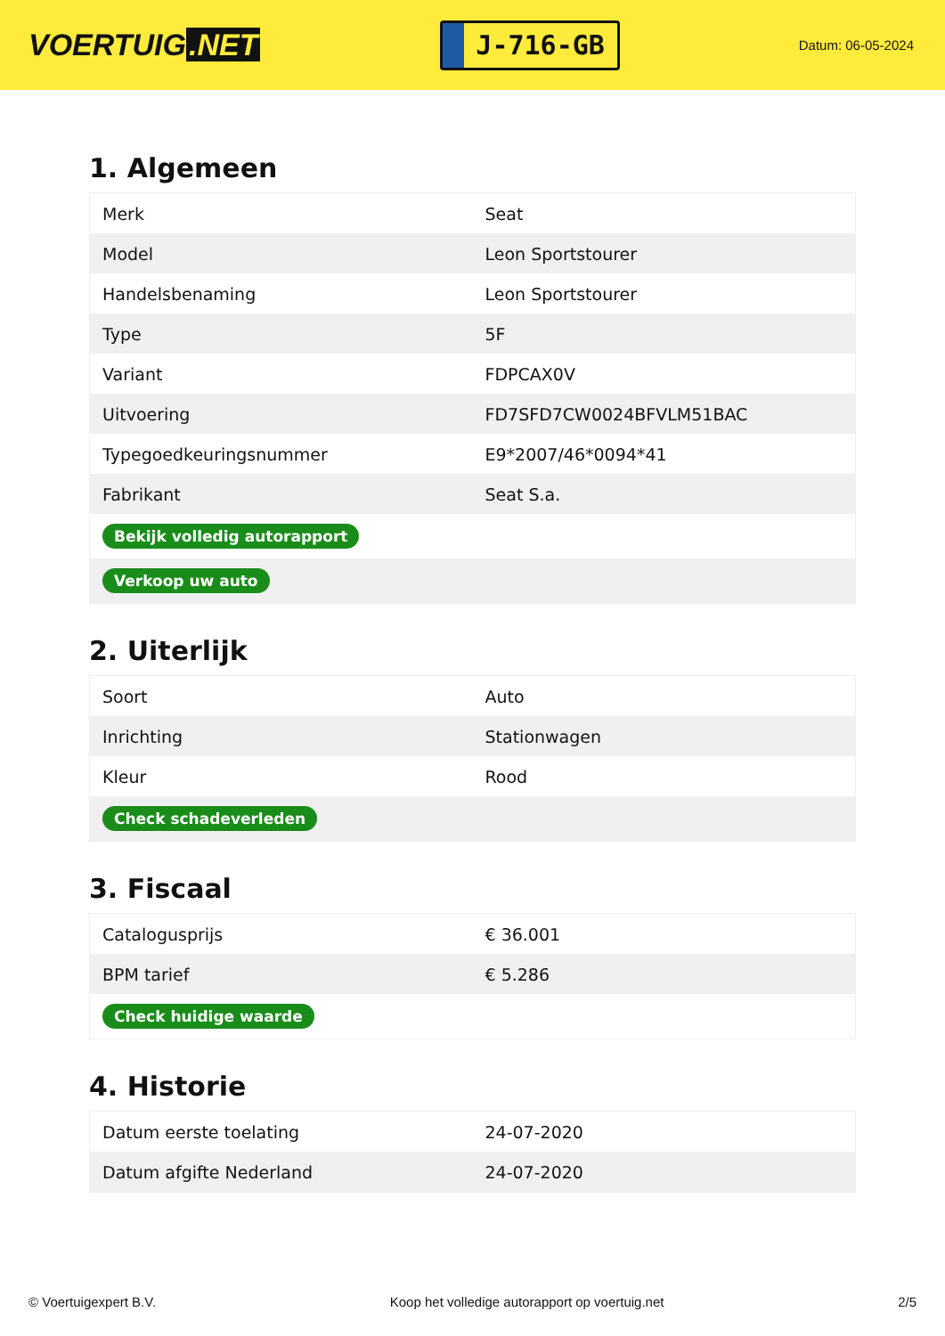VOERTUIG.NET
J-716-GB
Datum: 06-05-2024
1. Algemeen
| Merk | Seat |
| Model | Leon Sportstourer |
| Handelsbenaming | Leon Sportstourer |
| Type | 5F |
| Variant | FDPCAX0V |
| Uitvoering | FD7SFD7CW0024BFVLM51BAC |
| Typegoedkeuringsnummer | E9*2007/46*0094*41 |
| Fabrikant | Seat S.a. |
| Bekijk volledig autorapport | |
| Verkoop uw auto | |
2. Uiterlijk
| Soort | Auto |
| Inrichting | Stationwagen |
| Kleur | Rood |
| Check schadeverleden | |
3. Fiscaal
| Catalogusprijs | € 36.001 |
| BPM tarief | € 5.286 |
| Check huidige waarde | |
4. Historie
| Datum eerste toelating | 24-07-2020 |
| Datum afgifte Nederland | 24-07-2020 |
© Voertuigexpert B.V. Koop het volledige autorapport op voertuig.net 2/5